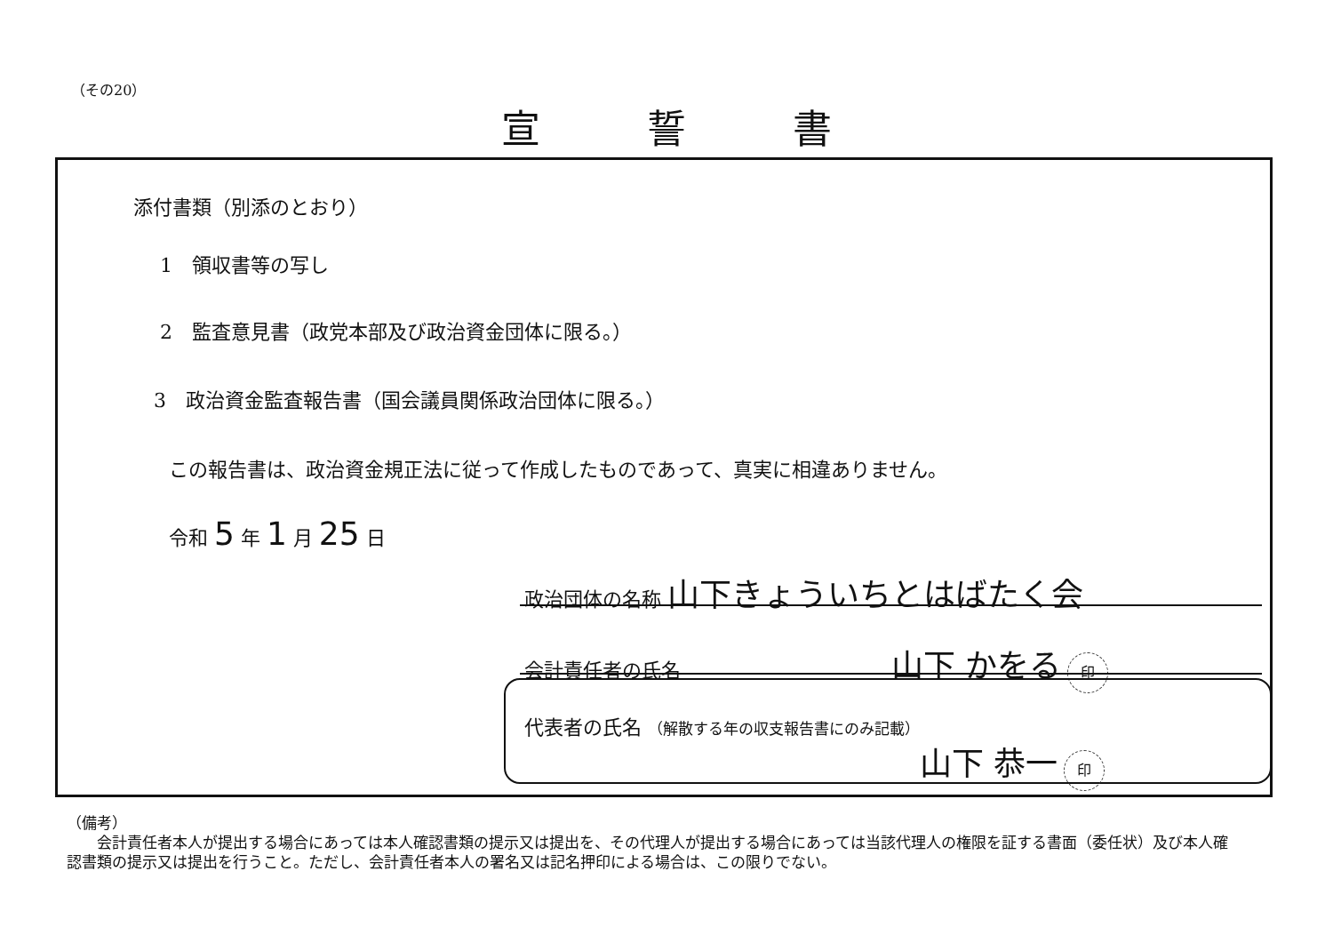（その20）
宣誓書
添付書類（別添のとおり）
1　領収書等の写し
2　監査意見書（政党本部及び政治資金団体に限る。）
3　政治資金監査報告書（国会議員関係政治団体に限る。）
この報告書は、政治資金規正法に従って作成したものであって、真実に相違ありません。
令和 5 年 1 月 25 日
政治団体の名称 山下きょういちとはばたく会
会計責任者の氏名 山下 かをる 印
代表者の氏名 （解散する年の収支報告書にのみ記載）
山下 恭一 印
（備考）
　　会計責任者本人が提出する場合にあっては本人確認書類の提示又は提出を、その代理人が提出する場合にあっては当該代理人の権限を証する書面（委任状）及び本人確認書類の提示又は提出を行うこと。ただし、会計責任者本人の署名又は記名押印による場合は、この限りでない。